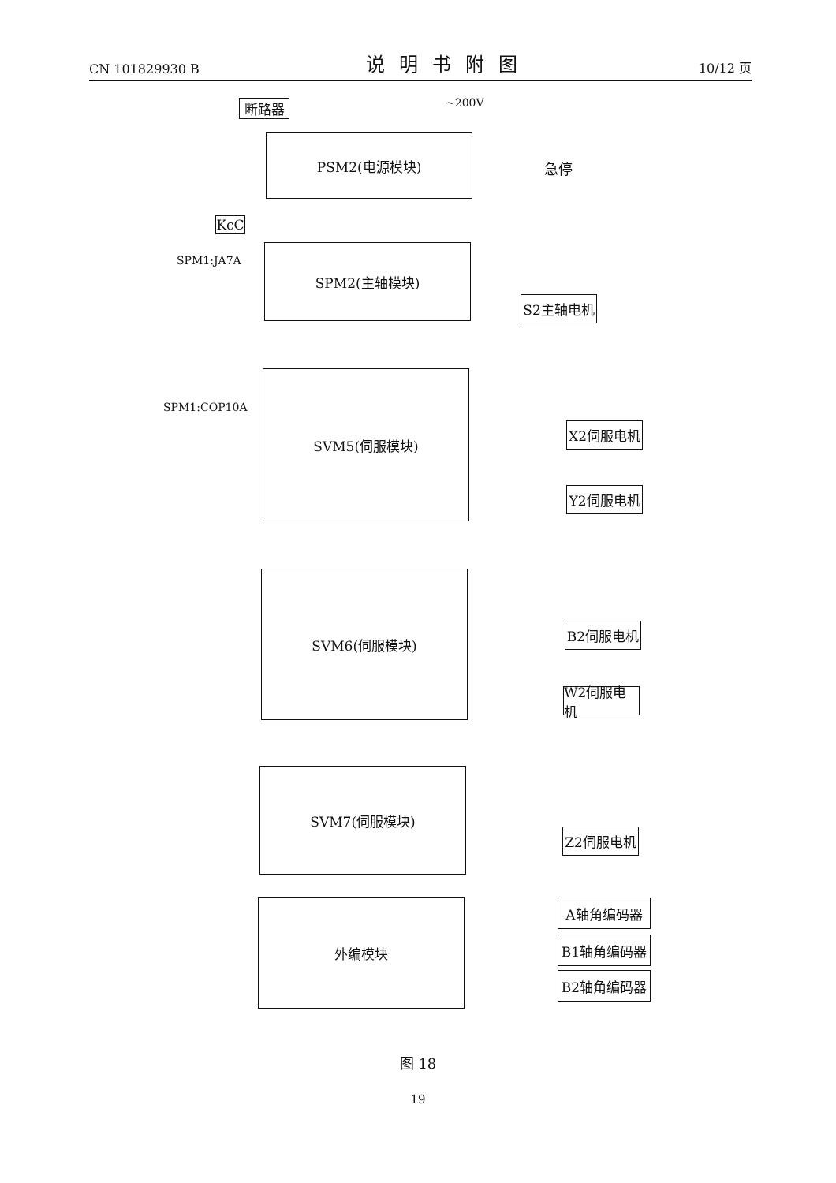CN 101829930 B 说明书附图 10/12 页
~200V
断路器
PSM2(电源模块)
急停
KcC
SPM1:JA7A
SPM2(主轴模块)
S2主轴电机
SPM1:COP10A
SVM5(伺服模块)
X2伺服电机
Y2伺服电机
SVM6(伺服模块)
B2伺服电机
W2伺服电机
SVM7(伺服模块)
Z2伺服电机
外编模块 A轴角编码器
B1轴角编码器
B2轴角编码器
图 18
19